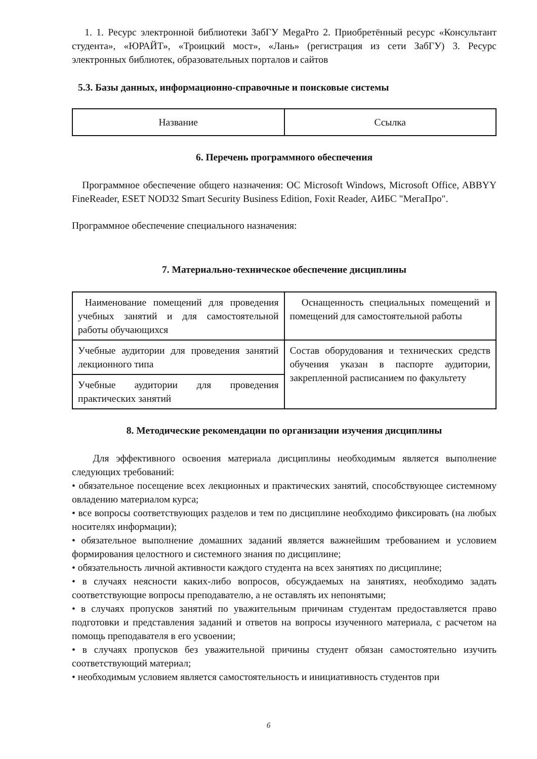1. 1. Ресурс электронной библиотеки ЗабГУ MegaPro 2. Приобретённый ресурс «Консультант студента», «ЮРАЙТ», «Троицкий мост», «Лань» (регистрация из сети ЗабГУ) 3. Ресурс электронных библиотек, образовательных порталов и сайтов
5.3. Базы данных, информационно-справочные и поисковые системы
| Название | Ссылка |
6. Перечень программного обеспечения
Программное обеспечение общего назначения: ОС Microsoft Windows, Microsoft Office, ABBYY FineReader, ESET NOD32 Smart Security Business Edition, Foxit Reader, АИБС "МегаПро".
Программное обеспечение специального назначения:
7. Материально-техническое обеспечение дисциплины
| Наименование помещений для проведения учебных занятий и для самостоятельной работы обучающихся | Оснащенность специальных помещений и помещений для самостоятельной работы |
| Учебные аудитории для проведения занятий лекционного типа | Состав оборудования и технических средств обучения указан в паспорте аудитории, закрепленной расписанием по факультету |
| Учебные аудитории для проведения практических занятий | |
8. Методические рекомендации по организации изучения дисциплины
Для эффективного освоения материала дисциплины необходимым является выполнение следующих требований:
• обязательное посещение всех лекционных и практических занятий, способствующее системному овладению материалом курса;
• все вопросы соответствующих разделов и тем по дисциплине необходимо фиксировать (на любых носителях информации);
• обязательное выполнение домашних заданий является важнейшим требованием и условием формирования целостного и системного знания по дисциплине;
• обязательность личной активности каждого студента на всех занятиях по дисциплине;
• в случаях неясности каких-либо вопросов, обсуждаемых на занятиях, необходимо задать соответствующие вопросы преподавателю, а не оставлять их непонятыми;
• в случаях пропусков занятий по уважительным причинам студентам предоставляется право подготовки и представления заданий и ответов на вопросы изученного материала, с расчетом на помощь преподавателя в его усвоении;
• в случаях пропусков без уважительной причины студент обязан самостоятельно изучить соответствующий материал;
• необходимым условием является самостоятельность и инициативность студентов при
6